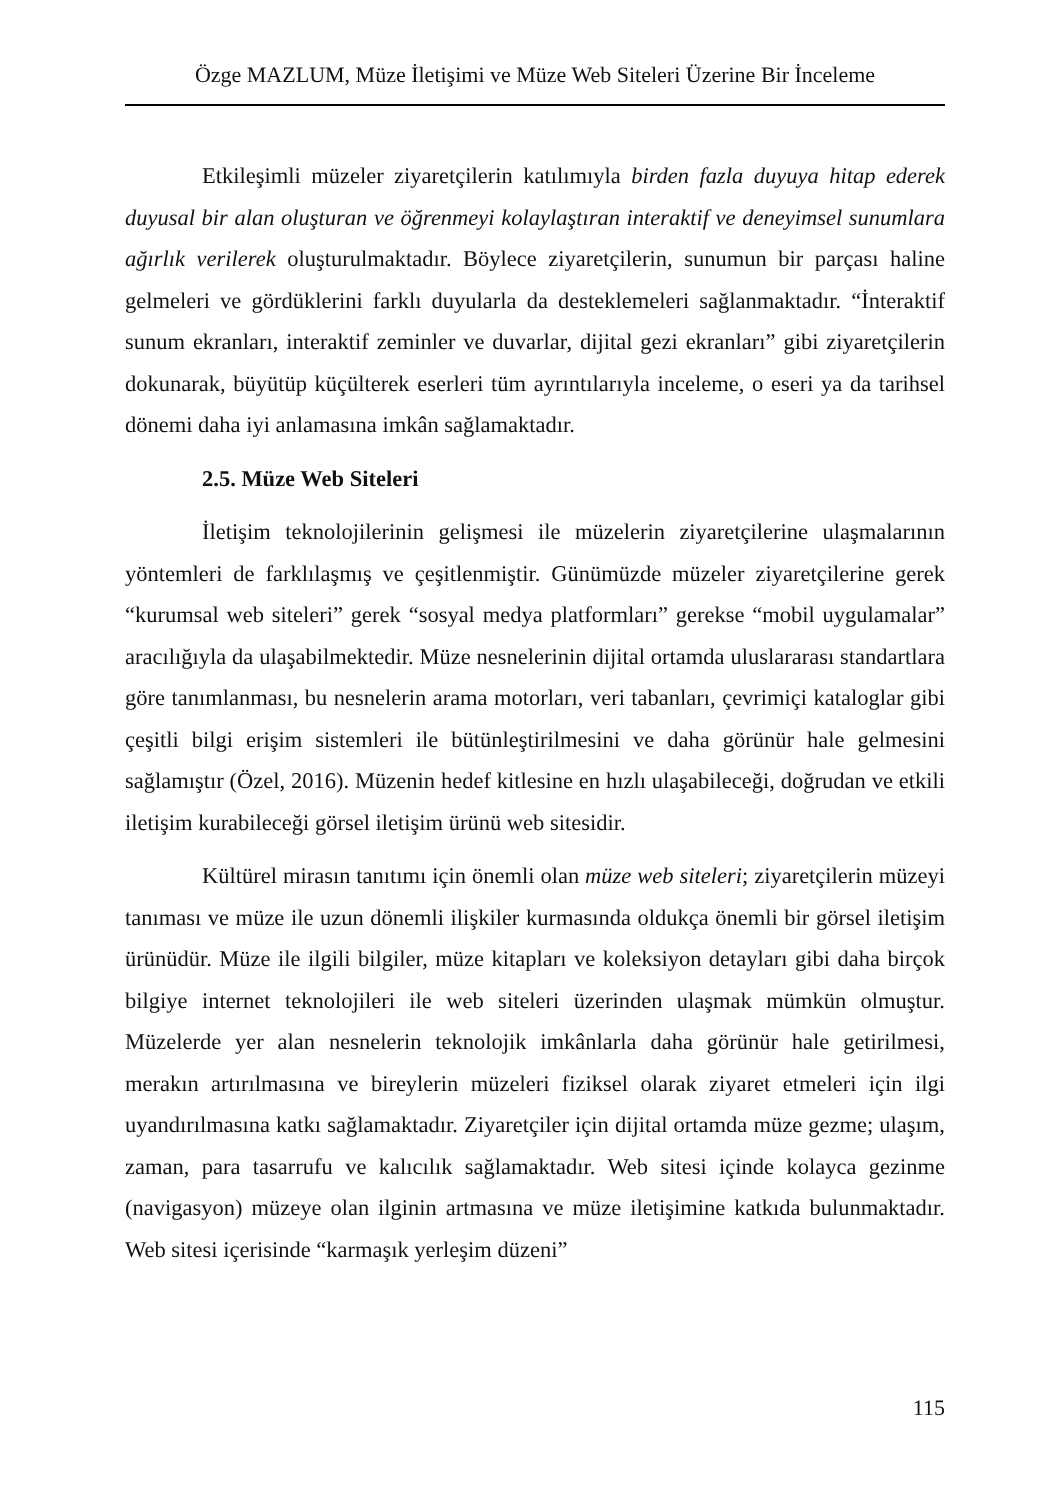Özge MAZLUM, Müze İletişimi ve Müze Web Siteleri Üzerine Bir İnceleme
Etkileşimli müzeler ziyaretçilerin katılımıyla birden fazla duyuya hitap ederek duyusal bir alan oluşturan ve öğrenmeyi kolaylaştıran interaktif ve deneyimsel sunumlara ağırlık verilerek oluşturulmaktadır. Böylece ziyaretçilerin, sunumun bir parçası haline gelmeleri ve gördüklerini farklı duyularla da desteklemeleri sağlanmaktadır. “İnteraktif sunum ekranları, interaktif zeminler ve duvarlar, dijital gezi ekranları” gibi ziyaretçilerin dokunarak, büyütüp küçülterek eserleri tüm ayrıntılarıyla inceleme, o eseri ya da tarihsel dönemi daha iyi anlamasına imkân sağlamaktadır.
2.5. Müze Web Siteleri
İletişim teknolojilerinin gelişmesi ile müzelerin ziyaretçilerine ulaşmalarının yöntemleri de farklılaşmış ve çeşitlenmiştir. Günümüzde müzeler ziyaretçilerine gerek “kurumsal web siteleri” gerek “sosyal medya platformları” gerekse “mobil uygulamalar” aracılığıyla da ulaşabilmektedir. Müze nesnelerinin dijital ortamda uluslararası standartlara göre tanımlanması, bu nesnelerin arama motorları, veri tabanları, çevrimiçi kataloglar gibi çeşitli bilgi erişim sistemleri ile bütünleştirilmesini ve daha görünür hale gelmesini sağlamıştır (Özel, 2016). Müzenin hedef kitlesine en hızlı ulaşabileceği, doğrudan ve etkili iletişim kurabileceği görsel iletişim ürünü web sitesidir.
Kültürel mirasın tanıtımı için önemli olan müze web siteleri; ziyaretçilerin müzeyi tanıması ve müze ile uzun dönemli ilişkiler kurmasında oldukça önemli bir görsel iletişim ürünüdür. Müze ile ilgili bilgiler, müze kitapları ve koleksiyon detayları gibi daha birçok bilgiye internet teknolojileri ile web siteleri üzerinden ulaşmak mümkün olmuştur. Müzelerde yer alan nesnelerin teknolojik imkânlarla daha görünür hale getirilmesi, merakın artırılmasına ve bireylerin müzeleri fiziksel olarak ziyaret etmeleri için ilgi uyandırılmasına katkı sağlamaktadır. Ziyaretçiler için dijital ortamda müze gezme; ulaşım, zaman, para tasarrufu ve kalıcılık sağlamaktadır. Web sitesi içinde kolayca gezinme (navigasyon) müzeye olan ilginin artmasına ve müze iletişimine katkıda bulunmaktadır. Web sitesi içerisinde “karmaşık yerleşim düzeni”
115